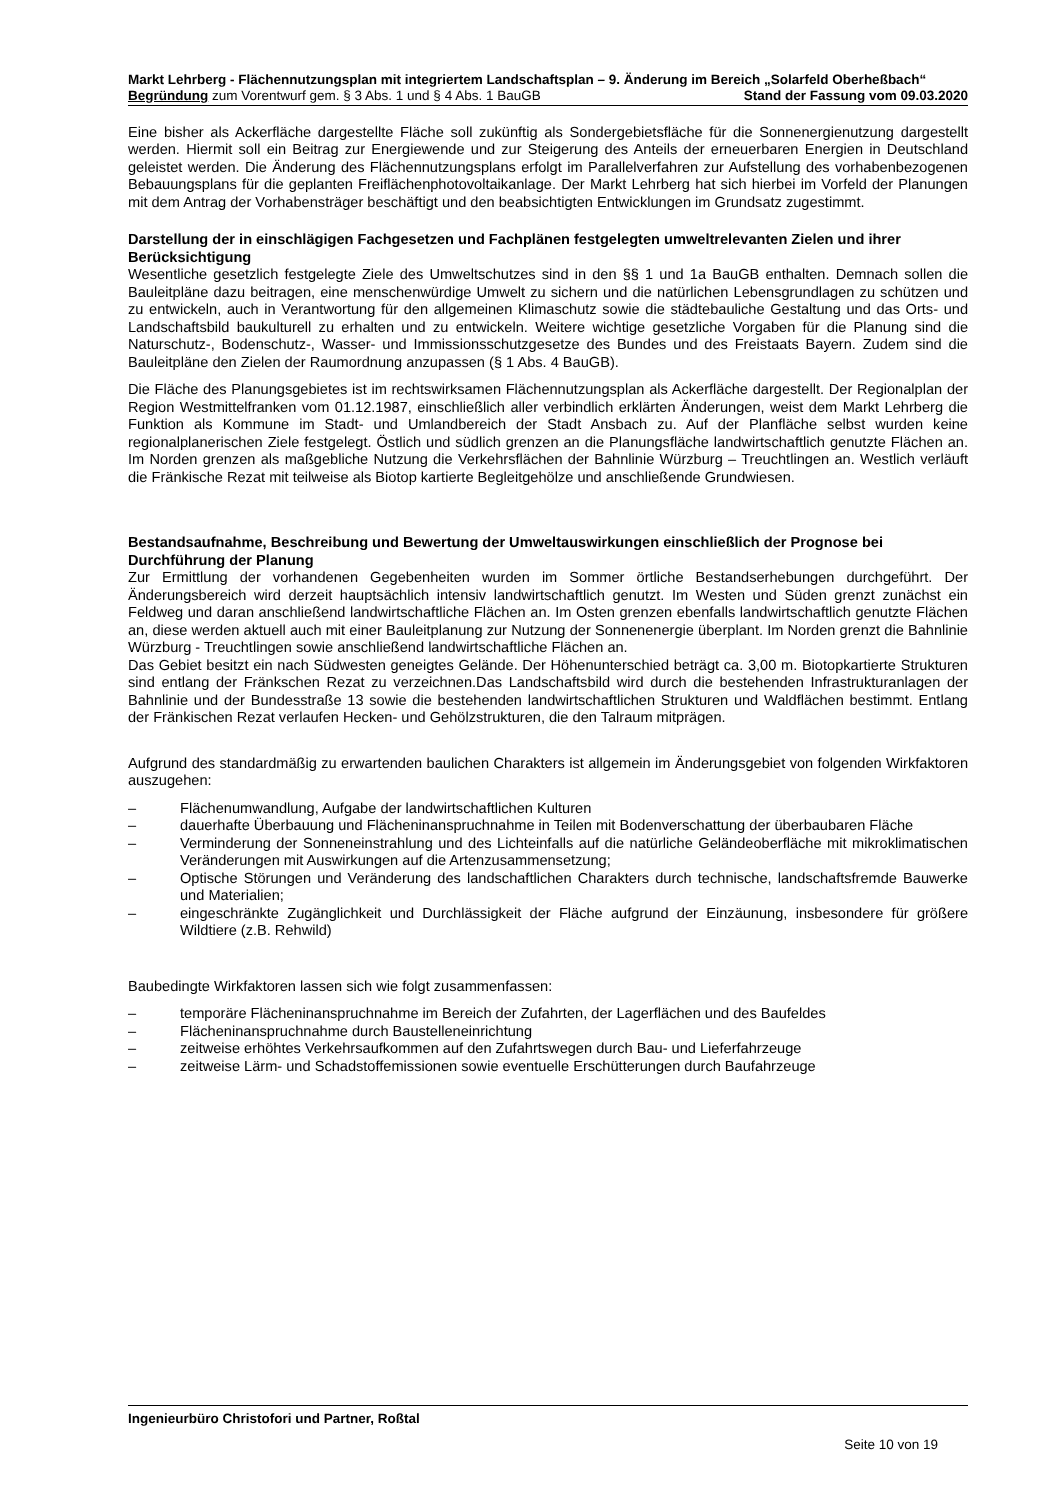Markt Lehrberg - Flächennutzungsplan mit integriertem Landschaftsplan – 9. Änderung im Bereich „Solarfeld Oberheßbach“
Begründung zum Vorentwurf gem. § 3 Abs. 1 und § 4 Abs. 1 BauGB Stand der Fassung vom 09.03.2020
Eine bisher als Ackerfläche dargestellte Fläche soll zukünftig als Sondergebietsfläche für die Sonnenergienutzung dargestellt werden. Hiermit soll ein Beitrag zur Energiewende und zur Steigerung des Anteils der erneuerbaren Energien in Deutschland geleistet werden. Die Änderung des Flächennutzungsplans erfolgt im Parallelverfahren zur Aufstellung des vorhabenbezogenen Bebauungsplans für die geplanten Freiflächenphotovoltaikanlage. Der Markt Lehrberg hat sich hierbei im Vorfeld der Planungen mit dem Antrag der Vorhabensträger beschäftigt und den beabsichtigten Entwicklungen im Grundsatz zugestimmt.
Darstellung der in einschlägigen Fachgesetzen und Fachplänen festgelegten umweltrelevanten Zielen und ihrer Berücksichtigung
Wesentliche gesetzlich festgelegte Ziele des Umweltschutzes sind in den §§ 1 und 1a BauGB enthalten. Demnach sollen die Bauleitpläne dazu beitragen, eine menschenwürdige Umwelt zu sichern und die natürlichen Lebensgrundlagen zu schützen und zu entwickeln, auch in Verantwortung für den allgemeinen Klimaschutz sowie die städtebauliche Gestaltung und das Orts- und Landschaftsbild baukulturell zu erhalten und zu entwickeln. Weitere wichtige gesetzliche Vorgaben für die Planung sind die Naturschutz-, Bodenschutz-, Wasser- und Immissionsschutzgesetze des Bundes und des Freistaats Bayern. Zudem sind die Bauleitpläne den Zielen der Raumordnung anzupassen (§ 1 Abs. 4 BauGB).
Die Fläche des Planungsgebietes ist im rechtswirksamen Flächennutzungsplan als Ackerfläche dargestellt. Der Regionalplan der Region Westmittelfranken vom 01.12.1987, einschließlich aller verbindlich erklärten Änderungen, weist dem Markt Lehrberg die Funktion als Kommune im Stadt- und Umlandbereich der Stadt Ansbach zu. Auf der Planfläche selbst wurden keine regionalplanerischen Ziele festgelegt. Östlich und südlich grenzen an die Planungsfläche landwirtschaftlich genutzte Flächen an. Im Norden grenzen als maßgebliche Nutzung die Verkehrsflächen der Bahnlinie Würzburg – Treuchtlingen an. Westlich verläuft die Fränkische Rezat mit teilweise als Biotop kartierte Begleitgehölze und anschließende Grundwiesen.
Bestandsaufnahme, Beschreibung und Bewertung der Umweltauswirkungen einschließlich der Prognose bei Durchführung der Planung
Zur Ermittlung der vorhandenen Gegebenheiten wurden im Sommer örtliche Bestandserhebungen durchgeführt. Der Änderungsbereich wird derzeit hauptsächlich intensiv landwirtschaftlich genutzt. Im Westen und Süden grenzt zunächst ein Feldweg und daran anschließend landwirtschaftliche Flächen an. Im Osten grenzen ebenfalls landwirtschaftlich genutzte Flächen an, diese werden aktuell auch mit einer Bauleitplanung zur Nutzung der Sonnenenergie überplant. Im Norden grenzt die Bahnlinie Würzburg - Treuchtlingen sowie anschließend landwirtschaftliche Flächen an.
Das Gebiet besitzt ein nach Südwesten geneigtes Gelände. Der Höhenunterschied beträgt ca. 3,00 m. Biotopkartierte Strukturen sind entlang der Fränkschen Rezat zu verzeichnen.Das Landschaftsbild wird durch die bestehenden Infrastrukturanlagen der Bahnlinie und der Bundesstraße 13 sowie die bestehenden landwirtschaftlichen Strukturen und Waldflächen bestimmt. Entlang der Fränkischen Rezat verlaufen Hecken- und Gehölzstrukturen, die den Talraum mitprägen.
Aufgrund des standardmäßig zu erwartenden baulichen Charakters ist allgemein im Änderungsgebiet von folgenden Wirkfaktoren auszugehen:
– Flächenumwandlung, Aufgabe der landwirtschaftlichen Kulturen
– dauerhafte Überbauung und Flächeninanspruchnahme in Teilen mit Bodenverschattung der überbaubaren Fläche
– Verminderung der Sonneneinstrahlung und des Lichteinfalls auf die natürliche Geländeoberfläche mit mikroklimatischen Veränderungen mit Auswirkungen auf die Artenzusammensetzung;
– Optische Störungen und Veränderung des landschaftlichen Charakters durch technische, landschaftsfremde Bauwerke und Materialien;
– eingeschränkte Zugänglichkeit und Durchlässigkeit der Fläche aufgrund der Einzäunung, insbesondere für größere Wildtiere (z.B. Rehwild)
Baubedingte Wirkfaktoren lassen sich wie folgt zusammenfassen:
– temporäre Flächeninanspruchnahme im Bereich der Zufahrten, der Lagerflächen und des Baufeldes
– Flächeninanspruchnahme durch Baustelleneinrichtung
– zeitweise erhöhtes Verkehrsaufkommen auf den Zufahrtswegen durch Bau- und Lieferfahrzeuge
– zeitweise Lärm- und Schadstoffemissionen sowie eventuelle Erschütterungen durch Baufahrzeuge
Ingenieurbüro Christofori und Partner, Roßtal
Seite 10 von 19